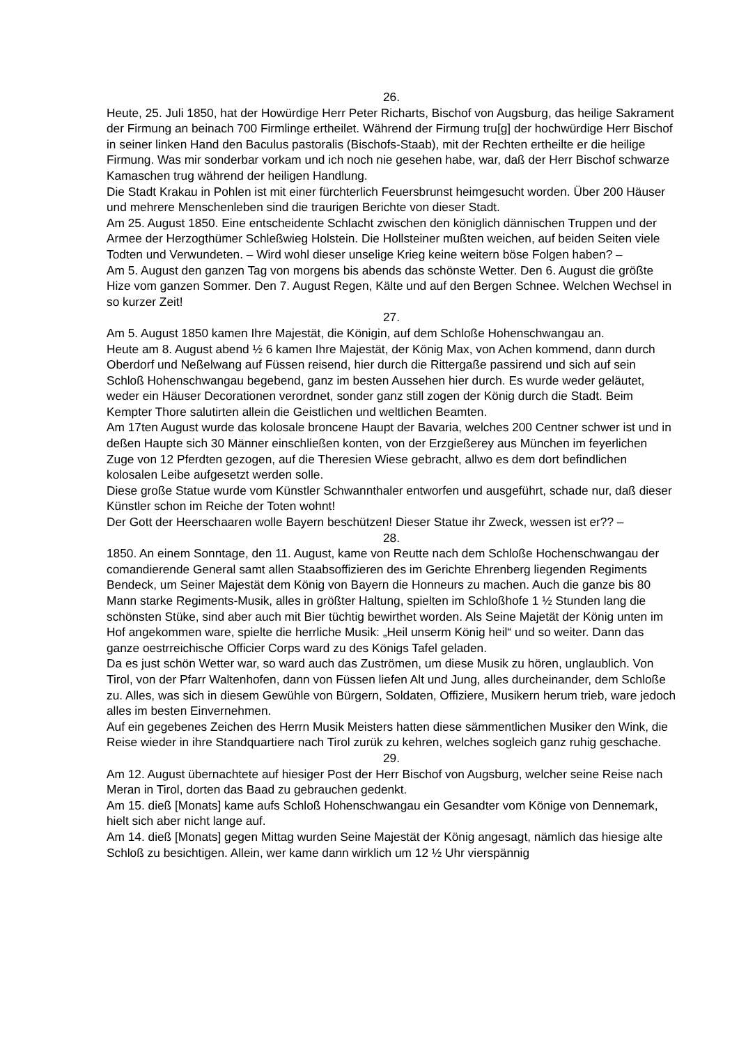26.
Heute, 25. Juli 1850, hat der Howürdige Herr Peter Richarts, Bischof von Augsburg, das heilige Sakrament der Firmung an beinach 700 Firmlinge ertheilet. Während der Firmung tru[g] der hochwürdige Herr Bischof in seiner linken Hand den Baculus pastoralis (Bischofs-Staab), mit der Rechten ertheilte er die heilige Firmung. Was mir sonderbar vorkam und ich noch nie gesehen habe, war, daß der Herr Bischof schwarze Kamaschen trug während der heiligen Handlung.
Die Stadt Krakau in Pohlen ist mit einer fürchterlich Feuersbrunst heimgesucht worden. Über 200 Häuser und mehrere Menschenleben sind die traurigen Berichte von dieser Stadt.
Am 25. August 1850. Eine entscheidente Schlacht zwischen den königlich dännischen Truppen und der Armee der Herzogthümer Schleßwieg Holstein. Die Hollsteiner mußten weichen, auf beiden Seiten viele Todten und Verwundeten. – Wird wohl dieser unselige Krieg keine weitern böse Folgen haben? –
Am 5. August den ganzen Tag von morgens bis abends das schönste Wetter. Den 6. August die größte Hize vom ganzen Sommer. Den 7. August Regen, Kälte und auf den Bergen Schnee. Welchen Wechsel in so kurzer Zeit!
27.
Am 5. August 1850 kamen Ihre Majestät, die Königin, auf dem Schloße Hohenschwangau an.
Heute am 8. August abend ½ 6 kamen Ihre Majestät, der König Max, von Achen kommend, dann durch Oberdorf und Neßelwang auf Füssen reisend, hier durch die Rittergaße passirend und sich auf sein Schloß Hohenschwangau begebend, ganz im besten Aussehen hier durch. Es wurde weder geläutet, weder ein Häuser Decorationen verordnet, sonder ganz still zogen der König durch die Stadt. Beim Kempter Thore salutirten allein die Geistlichen und weltlichen Beamten.
Am 17ten August wurde das kolosale broncene Haupt der Bavaria, welches 200 Centner schwer ist und in deßen Haupte sich 30 Männer einschließen konten, von der Erzgießerey aus München im feyerlichen Zuge von 12 Pferdten gezogen, auf die Theresien Wiese gebracht, allwo es dem dort befindlichen kolosalen Leibe aufgesetzt werden solle.
Diese große Statue wurde vom Künstler Schwannthaler entworfen und ausgeführt, schade nur, daß dieser Künstler schon im Reiche der Toten wohnt!
Der Gott der Heerschaaren wolle Bayern beschützen! Dieser Statue ihr Zweck, wessen ist er?? –
28.
1850. An einem Sonntage, den 11. August, kame von Reutte nach dem Schloße Hochenschwangau der comandierende General samt allen Staabsoffizieren des im Gerichte Ehrenberg liegenden Regiments Bendeck, um Seiner Majestät dem König von Bayern die Honneurs zu machen. Auch die ganze bis 80 Mann starke Regiments-Musik, alles in größter Haltung, spielten im Schloßhofe 1 ½ Stunden lang die schönsten Stüke, sind aber auch mit Bier tüchtig bewirthet worden. Als Seine Majetät der König unten im Hof angekommen ware, spielte die herrliche Musik: „Heil unserm König heil“ und so weiter. Dann das ganze oestrreichische Officier Corps ward zu des Königs Tafel geladen.
Da es just schön Wetter war, so ward auch das Zuströmen, um diese Musik zu hören, unglaublich. Von Tirol, von der Pfarr Waltenhofen, dann von Füssen liefen Alt und Jung, alles durcheinander, dem Schloße zu. Alles, was sich in diesem Gewühle von Bürgern, Soldaten, Offiziere, Musikern herum trieb, ware jedoch alles im besten Einvernehmen.
Auf ein gegebenes Zeichen des Herrn Musik Meisters hatten diese sämmentlichen Musiker den Wink, die Reise wieder in ihre Standquartiere nach Tirol zurük zu kehren, welches sogleich ganz ruhig geschache.
29.
Am 12. August übernachtete auf hiesiger Post der Herr Bischof von Augsburg, welcher seine Reise nach Meran in Tirol, dorten das Baad zu gebrauchen gedenkt.
Am 15. dieß [Monats] kame aufs Schloß Hohenschwangau ein Gesandter vom Könige von Dennemark, hielt sich aber nicht lange auf.
Am 14. dieß [Monats] gegen Mittag wurden Seine Majestät der König angesagt, nämlich das hiesige alte Schloß zu besichtigen. Allein, wer kame dann wirklich um 12 ½ Uhr vierspännig